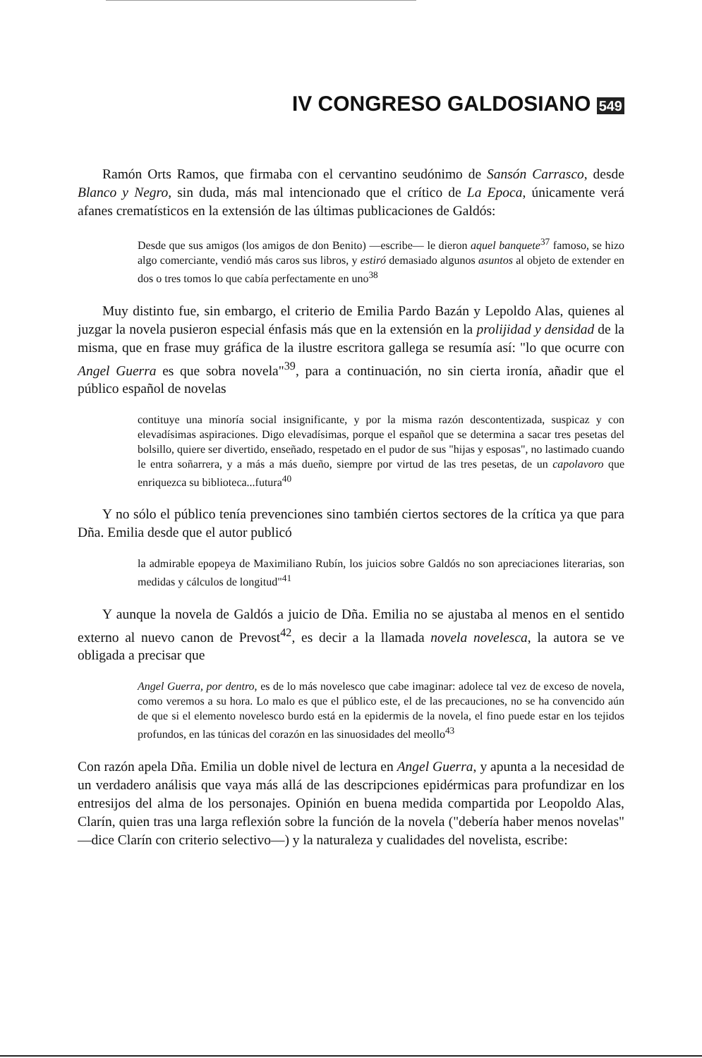IV CONGRESO GALDOSIANO 549
Ramón Orts Ramos, que firmaba con el cervantino seudónimo de Sansón Carrasco, desde Blanco y Negro, sin duda, más mal intencionado que el crítico de La Epoca, únicamente verá afanes crematísticos en la extensión de las últimas publicaciones de Galdós:
Desde que sus amigos (los amigos de don Benito) —escribe— le dieron aquel banquete<sup>37</sup> famoso, se hizo algo comerciante, vendió más caros sus libros, y estiró demasiado algunos asuntos al objeto de extender en dos o tres tomos lo que cabía perfectamente en uno<sup>38</sup>
Muy distinto fue, sin embargo, el criterio de Emilia Pardo Bazán y Lepoldo Alas, quienes al juzgar la novela pusieron especial énfasis más que en la extensión en la prolijidad y densidad de la misma, que en frase muy gráfica de la ilustre escritora gallega se resumía así: "lo que ocurre con Angel Guerra es que sobra novela"<sup>39</sup>, para a continuación, no sin cierta ironía, añadir que el público español de novelas
contituye una minoría social insignificante, y por la misma razón descontentizada, suspicaz y con elevadísimas aspiraciones. Digo elevadísimas, porque el español que se determina a sacar tres pesetas del bolsillo, quiere ser divertido, enseñado, respetado en el pudor de sus "hijas y esposas", no lastimado cuando le entra soñarrera, y a más a más dueño, siempre por virtud de las tres pesetas, de un capolavoro que enriquezca su biblioteca...futura<sup>40</sup>
Y no sólo el público tenía prevenciones sino también ciertos sectores de la crítica ya que para Dña. Emilia desde que el autor publicó
la admirable epopeya de Maximiliano Rubín, los juicios sobre Galdós no son apreciaciones literarias, son medidas y cálculos de longitud"<sup>41</sup>
Y aunque la novela de Galdós a juicio de Dña. Emilia no se ajustaba al menos en el sentido externo al nuevo canon de Prevost<sup>42</sup>, es decir a la llamada novela novelesca, la autora se ve obligada a precisar que
Angel Guerra, por dentro, es de lo más novelesco que cabe imaginar: adolece tal vez de exceso de novela, como veremos a su hora. Lo malo es que el público este, el de las precauciones, no se ha convencido aún de que si el elemento novelesco burdo está en la epidermis de la novela, el fino puede estar en los tejidos profundos, en las túnicas del corazón en las sinuosidades del meollo<sup>43</sup>
Con razón apela Dña. Emilia un doble nivel de lectura en Angel Guerra, y apunta a la necesidad de un verdadero análisis que vaya más allá de las descripciones epidérmicas para profundizar en los entresijos del alma de los personajes. Opinión en buena medida compartida por Leopoldo Alas, Clarín, quien tras una larga reflexión sobre la función de la novela ("debería haber menos novelas" —dice Clarín con criterio selectivo—) y la naturaleza y cualidades del novelista, escribe: